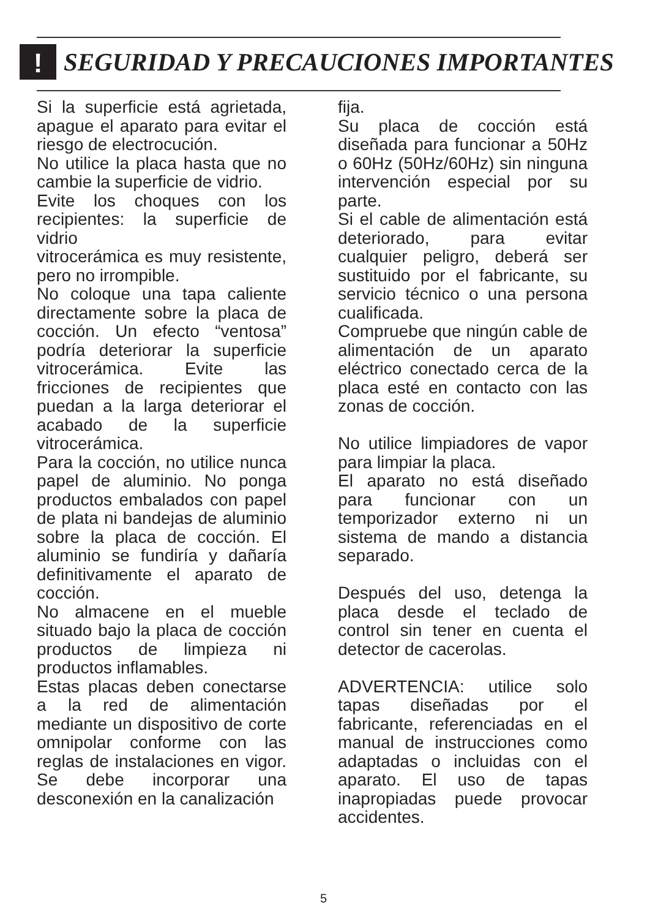!
SEGURIDAD Y PRECAUCIONES IMPORTANTES
Si la superficie está agrietada, apague el aparato para evitar el riesgo de electrocución.
No utilice la placa hasta que no cambie la superficie de vidrio.
Evite los choques con los recipientes: la superficie de vidrio
vitrocerámica es muy resistente, pero no irrompible.
No coloque una tapa caliente directamente sobre la placa de cocción. Un efecto “ventosa” podría deteriorar la superficie vitrocerámica. Evite las fricciones de recipientes que puedan a la larga deteriorar el acabado de la superficie vitrocerámica.
Para la cocción, no utilice nunca papel de aluminio. No ponga productos embalados con papel de plata ni bandejas de aluminio sobre la placa de cocción. El aluminio se fundiría y dañaría definitivamente el aparato de cocción.
No almacene en el mueble situado bajo la placa de cocción productos de limpieza ni productos inflamables.
Estas placas deben conectarse a la red de alimentación mediante un dispositivo de corte omnipolar conforme con las reglas de instalaciones en vigor. Se debe incorporar una desconexión en la canalización
fija.
Su placa de cocción está diseñada para funcionar a 50Hz o 60Hz (50Hz/60Hz) sin ninguna intervención especial por su parte.
Si el cable de alimentación está deteriorado, para evitar cualquier peligro, deberá ser sustituido por el fabricante, su servicio técnico o una persona cualificada.
Compruebe que ningún cable de alimentación de un aparato eléctrico conectado cerca de la placa esté en contacto con las zonas de cocción.
No utilice limpiadores de vapor para limpiar la placa.
El aparato no está diseñado para funcionar con un temporizador externo ni un sistema de mando a distancia separado.
Después del uso, detenga la placa desde el teclado de control sin tener en cuenta el detector de cacerolas.
ADVERTENCIA: utilice solo tapas diseñadas por el fabricante, referenciadas en el manual de instrucciones como adaptadas o incluidas con el aparato. El uso de tapas inapropiadas puede provocar accidentes.
5